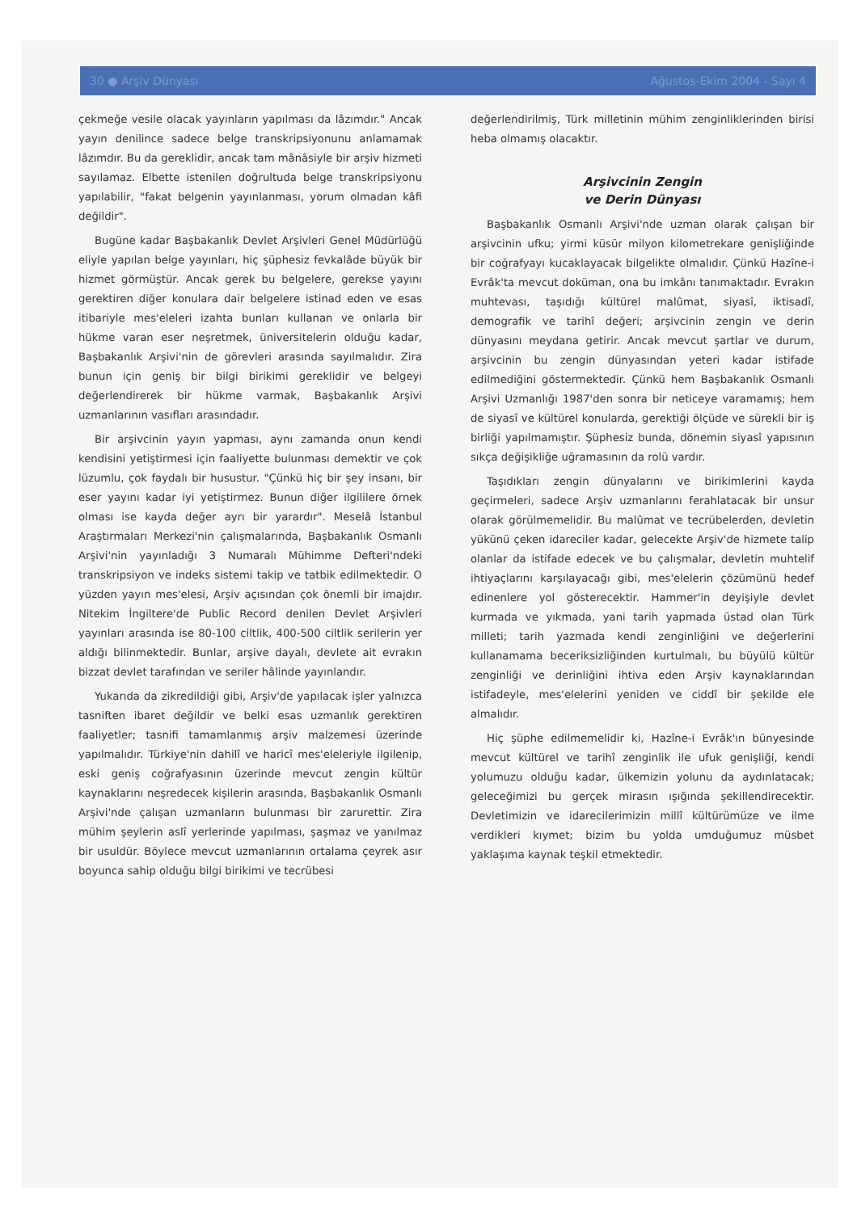30 ● Arşiv Dünyası Ağustos-Ekim 2004 - Sayı 4
çekmeğe vesile olacak yayınların yapılması da lâzımdır." Ancak yayın denilince sadece belge transkripsiyonunu anlamamak lâzımdır. Bu da gereklidir, ancak tam mânâsiyle bir arşiv hizmeti sayılamaz. Elbette istenilen doğrultuda belge transkripsiyonu yapılabilir, "fakat belgenin yayınlanması, yorum olmadan kâfi değildir".
Bugüne kadar Başbakanlık Devlet Arşivleri Genel Müdürlüğü eliyle yapılan belge yayınları, hiç şüphesiz fevkalâde büyük bir hizmet görmüştür. Ancak gerek bu belgelere, gerekse yayını gerektiren diğer konulara dair belgelere istinad eden ve esas itibariyle mes'eleleri izahta bunları kullanan ve onlarla bir hükme varan eser neşretmek, üniversitelerin olduğu kadar, Başbakanlık Arşivi'nin de görevleri arasında sayılmalıdır. Zira bunun için geniş bir bilgi birikimi gereklidir ve belgeyi değerlendirerek bir hükme varmak, Başbakanlık Arşivi uzmanlarının vasıfları arasındadır.
Bir arşivcinin yayın yapması, aynı zamanda onun kendi kendisini yetiştirmesi için faaliyette bulunması demektir ve çok lüzumlu, çok faydalı bir husustur. "Çünkü hiç bir şey insanı, bir eser yayını kadar iyi yetiştirmez. Bunun diğer ilgililere örnek olması ise kayda değer ayrı bir yarardır". Meselâ İstanbul Araştırmaları Merkezi'nin çalışmalarında, Başbakanlık Osmanlı Arşivi'nin yayınladığı 3 Numaralı Mühimme Defteri'ndeki transkripsiyon ve indeks sistemi takip ve tatbik edilmektedir. O yüzden yayın mes'elesi, Arşiv açısından çok önemli bir imajdır. Nitekim İngiltere'de Public Record denilen Devlet Arşivleri yayınları arasında ise 80-100 ciltlik, 400-500 ciltlik serilerin yer aldığı bilinmektedir. Bunlar, arşive dayalı, devlete ait evrakın bizzat devlet tarafından ve seriler hâlinde yayınlandır.
Yukarıda da zikredildiği gibi, Arşiv'de yapılacak işler yalnızca tasniften ibaret değildir ve belki esas uzmanlık gerektiren faaliyetler; tasnifi tamamlanmış arşiv malzemesi üzerinde yapılmalıdır. Türkiye'nin dahilî ve haricî mes'eleleriyle ilgilenip, eski geniş coğrafyasının üzerinde mevcut zengin kültür kaynaklarını neşredecek kişilerin arasında, Başbakanlık Osmanlı Arşivi'nde çalışan uzmanların bulunması bir zarurettir. Zira mühim şeylerin aslî yerlerinde yapılması, şaşmaz ve yanılmaz bir usuldür. Böylece mevcut uzmanlarının ortalama çeyrek asır boyunca sahip olduğu bilgi birikimi ve tecrübesi
değerlendirilmiş, Türk milletinin mühim zenginliklerinden birisi heba olmamış olacaktır.
Arşivcinin Zengin
ve Derin Dünyası
Başbakanlık Osmanlı Arşivi'nde uzman olarak çalışan bir arşivcinin ufku; yirmi küsür milyon kilometrekare genişliğinde bir coğrafyayı kucaklayacak bilgelikte olmalıdır. Çünkü Hazîne-i Evrâk'ta mevcut doküman, ona bu imkânı tanımaktadır. Evrakın muhtevası, taşıdığı kültürel malûmat, siyasî, iktisadî, demografik ve tarihî değeri; arşivcinin zengin ve derin dünyasını meydana getirir. Ancak mevcut şartlar ve durum, arşivcinin bu zengin dünyasından yeteri kadar istifade edilmediğini göstermektedir. Çünkü hem Başbakanlık Osmanlı Arşivi Uzmanlığı 1987'den sonra bir neticeye varamamış; hem de siyasî ve kültürel konularda, gerektiği ölçüde ve sürekli bir iş birliği yapılmamıştır. Şüphesiz bunda, dönemin siyasî yapısının sıkça değişikliğe uğramasının da rolü vardır.
Taşıdıkları zengin dünyalarını ve birikimlerini kayda geçirmeleri, sadece Arşiv uzmanlarını ferahlatacak bir unsur olarak görülmemelidir. Bu malûmat ve tecrübelerden, devletin yükünü çeken idareciler kadar, gelecekte Arşiv'de hizmete talip olanlar da istifade edecek ve bu çalışmalar, devletin muhtelif ihtiyaçlarını karşılayacağı gibi, mes'elelerin çözümünü hedef edinenlere yol gösterecektir. Hammer'in deyişiyle devlet kurmada ve yıkmada, yani tarih yapmada üstad olan Türk milleti; tarih yazmada kendi zenginliğini ve değerlerini kullanamama beceriksizliğinden kurtulmalı, bu büyülü kültür zenginliği ve derinliğini ihtiva eden Arşiv kaynaklarından istifadeyle, mes'elelerini yeniden ve ciddî bir şekilde ele almalıdır.
Hiç şüphe edilmemelidir ki, Hazîne-i Evrâk'ın bünyesinde mevcut kültürel ve tarihî zenginlik ile ufuk genişliği, kendi yolumuzu olduğu kadar, ülkemizin yolunu da aydınlatacak; geleceğimizi bu gerçek mirasın ışığında şekillendirecektir. Devletimizin ve idarecilerimizin millî kültürümüze ve ilme verdikleri kıymet; bizim bu yolda umduğumuz müsbet yaklaşıma kaynak teşkil etmektedir.